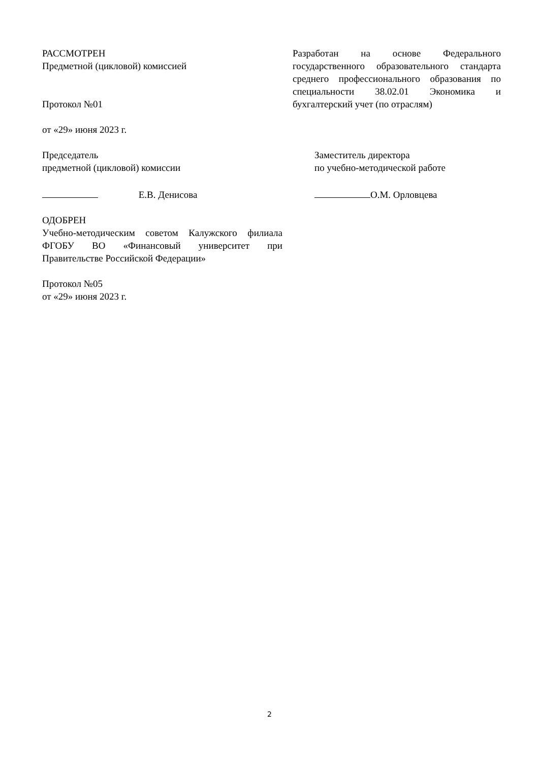РАССМОТРЕН
Предметной (цикловой) комиссией
Протокол №01
от «29» июня 2023 г.
Разработан на основе Федерального государственного образовательного стандарта среднего профессионального образования по специальности 38.02.01 Экономика и бухгалтерский учет (по отраслям)
Председатель
предметной (цикловой) комиссии
Е.В. Денисова
Заместитель директора
по учебно-методической работе
О.М. Орловцева
ОДОБРЕН
Учебно-методическим советом Калужского филиала ФГОБУ ВО «Финансовый университет при Правительстве Российской Федерации»
Протокол №05
от «29» июня 2023 г.
2